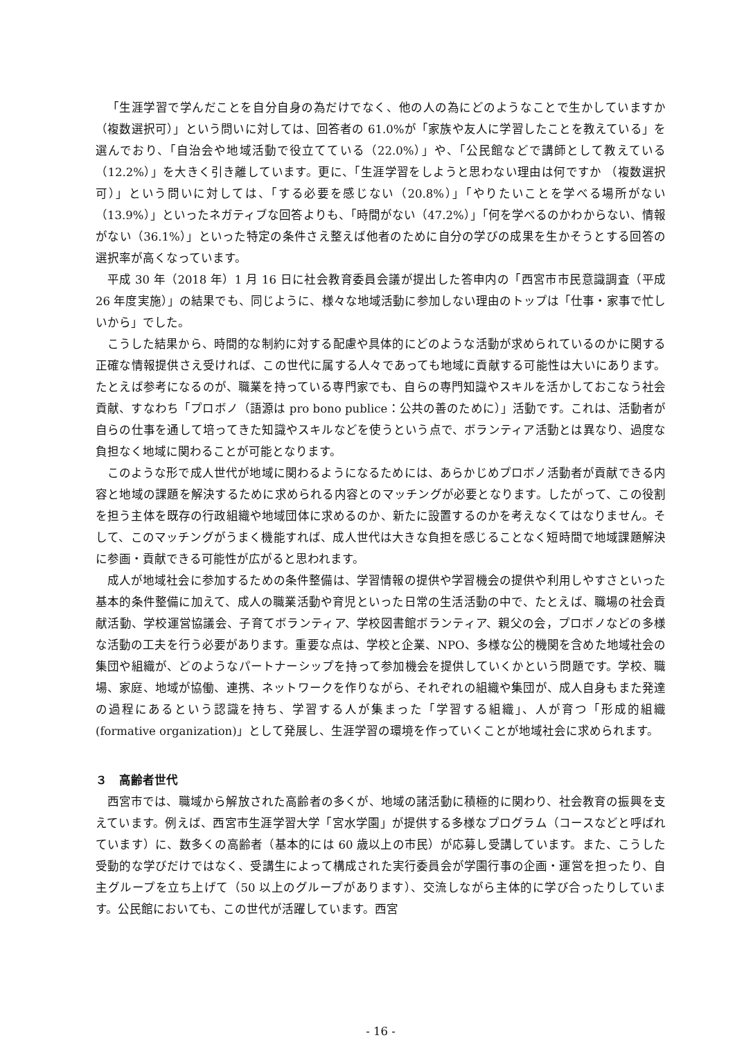「生涯学習で学んだことを自分自身の為だけでなく、他の人の為にどのようなことで生かしていますか（複数選択可）」という問いに対しては、回答者の 61.0%が「家族や友人に学習したことを教えている」を選んでおり、「自治会や地域活動で役立てている（22.0%）」や、「公民館などで講師として教えている（12.2%）」を大きく引き離しています。更に、「生涯学習をしようと思わない理由は何ですか （複数選択可）」という問いに対しては、「する必要を感じない（20.8%）」「やりたいことを学べる場所がない（13.9%）」といったネガティブな回答よりも、「時間がない（47.2%）」「何を学べるのかわからない、情報がない（36.1%）」といった特定の条件さえ整えば他者のために自分の学びの成果を生かそうとする回答の選択率が高くなっています。
平成 30 年（2018 年）1 月 16 日に社会教育委員会議が提出した答申内の「西宮市市民意識調査（平成 26 年度実施）」の結果でも、同じように、様々な地域活動に参加しない理由のトップは「仕事・家事で忙しいから」でした。
こうした結果から、時間的な制約に対する配慮や具体的にどのような活動が求められているのかに関する正確な情報提供さえ受ければ、この世代に属する人々であっても地域に貢献する可能性は大いにあります。たとえば参考になるのが、職業を持っている専門家でも、自らの専門知識やスキルを活かしておこなう社会貢献、すなわち「プロボノ（語源は pro bono publice：公共の善のために）」活動です。これは、活動者が自らの仕事を通して培ってきた知識やスキルなどを使うという点で、ボランティア活動とは異なり、過度な負担なく地域に関わることが可能となります。
このような形で成人世代が地域に関わるようになるためには、あらかじめプロボノ活動者が貢献できる内容と地域の課題を解決するために求められる内容とのマッチングが必要となります。したがって、この役割を担う主体を既存の行政組織や地域団体に求めるのか、新たに設置するのかを考えなくてはなりません。そして、このマッチングがうまく機能すれば、成人世代は大きな負担を感じることなく短時間で地域課題解決に参画・貢献できる可能性が広がると思われます。
成人が地域社会に参加するための条件整備は、学習情報の提供や学習機会の提供や利用しやすさといった基本的条件整備に加えて、成人の職業活動や育児といった日常の生活活動の中で、たとえば、職場の社会貢献活動、学校運営協議会、子育てボランティア、学校図書館ボランティア、親父の会，プロボノなどの多様な活動の工夫を行う必要があります。重要な点は、学校と企業、NPO、多様な公的機関を含めた地域社会の集団や組織が、どのようなパートナーシップを持って参加機会を提供していくかという問題です。学校、職場、家庭、地域が協働、連携、ネットワークを作りながら、それぞれの組織や集団が、成人自身もまた発達の過程にあるという認識を持ち、学習する人が集まった「学習する組織」、人が育つ「形成的組織(formative organization)」として発展し、生涯学習の環境を作っていくことが地域社会に求められます。
３　高齢者世代
西宮市では、職域から解放された高齢者の多くが、地域の諸活動に積極的に関わり、社会教育の振興を支えています。例えば、西宮市生涯学習大学「宮水学園」が提供する多様なプログラム（コースなどと呼ばれています）に、数多くの高齢者（基本的には 60 歳以上の市民）が応募し受講しています。また、こうした受動的な学びだけではなく、受講生によって構成された実行委員会が学園行事の企画・運営を担ったり、自主グループを立ち上げて（50 以上のグループがあります）、交流しながら主体的に学び合ったりしています。公民館においても、この世代が活躍しています。西宮
- 16 -